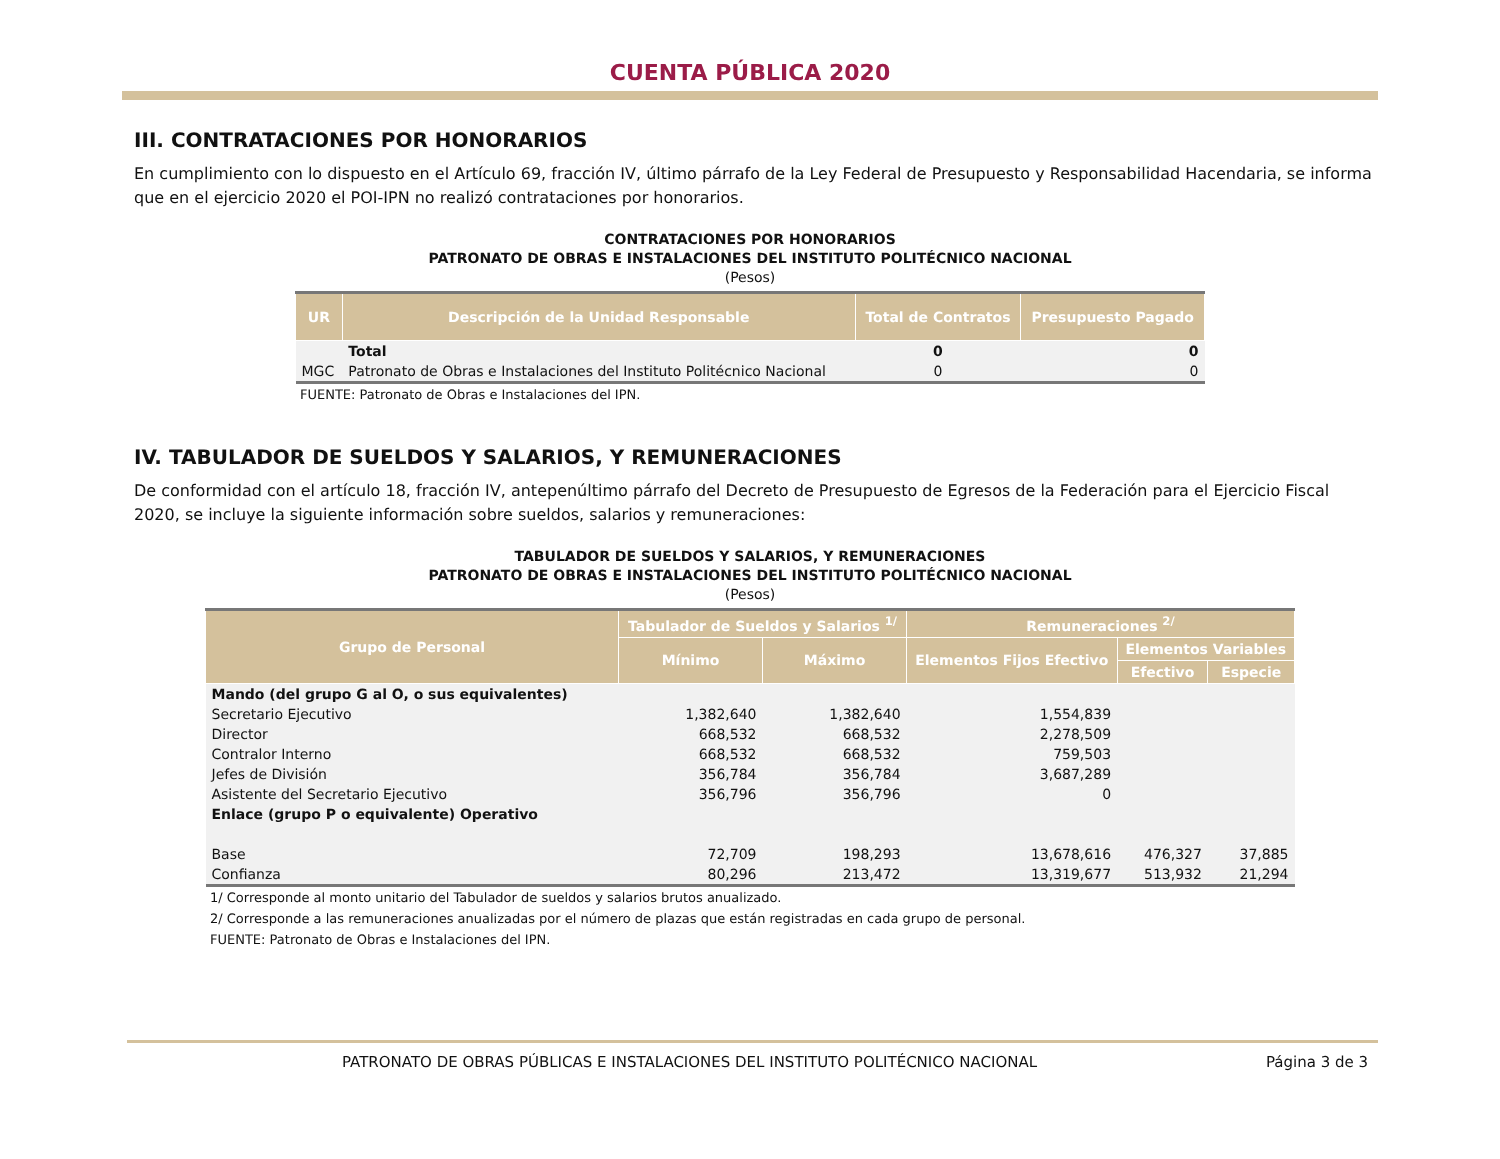CUENTA PÚBLICA 2020
III. CONTRATACIONES POR HONORARIOS
En cumplimiento con lo dispuesto en el Artículo 69, fracción IV, último párrafo de la Ley Federal de Presupuesto y Responsabilidad Hacendaria, se informa que en el ejercicio 2020 el POI-IPN no realizó contrataciones por honorarios.
CONTRATACIONES POR HONORARIOS
PATRONATO DE OBRAS E INSTALACIONES DEL INSTITUTO POLITÉCNICO NACIONAL
(Pesos)
| UR | Descripción de la Unidad Responsable | Total de Contratos | Presupuesto Pagado |
| --- | --- | --- | --- |
| | Total | 0 | 0 |
| MGC | Patronato de Obras e Instalaciones del Instituto Politécnico Nacional | 0 | 0 |
FUENTE: Patronato de Obras e Instalaciones del IPN.
IV. TABULADOR DE SUELDOS Y SALARIOS, Y REMUNERACIONES
De conformidad con el artículo 18, fracción IV, antepenúltimo párrafo del Decreto de Presupuesto de Egresos de la Federación para el Ejercicio Fiscal 2020, se incluye la siguiente información sobre sueldos, salarios y remuneraciones:
TABULADOR DE SUELDOS Y SALARIOS, Y REMUNERACIONES
PATRONATO DE OBRAS E INSTALACIONES DEL INSTITUTO POLITÉCNICO NACIONAL
(Pesos)
| Grupo de Personal | Tabulador de Sueldos y Salarios <sup>1/</sup> | | Remuneraciones <sup>2/</sup> | | |
| --- | --- | --- | --- | --- | --- |
| | Mínimo | Máximo | Elementos Fijos Efectivo | Elementos Variables | |
| | | | | Efectivo | Especie |
| Mando (del grupo G al O, o sus equivalentes) | | | | | |
| Secretario Ejecutivo | 1,382,640 | 1,382,640 | 1,554,839 | | |
| Director | 668,532 | 668,532 | 2,278,509 | | |
| Contralor Interno | 668,532 | 668,532 | 759,503 | | |
| Jefes de División | 356,784 | 356,784 | 3,687,289 | | |
| Asistente del Secretario Ejecutivo | 356,796 | 356,796 | 0 | | |
| Enlace (grupo P o equivalente) Operativo | | | | | |
| Base | 72,709 | 198,293 | 13,678,616 | 476,327 | 37,885 |
| Confianza | 80,296 | 213,472 | 13,319,677 | 513,932 | 21,294 |
1/ Corresponde al monto unitario del Tabulador de sueldos y salarios brutos anualizado.
2/ Corresponde a las remuneraciones anualizadas por el número de plazas que están registradas en cada grupo de personal.
FUENTE: Patronato de Obras e Instalaciones del IPN.
PATRONATO DE OBRAS PÚBLICAS E INSTALACIONES DEL INSTITUTO POLITÉCNICO NACIONAL Página 3 de 3